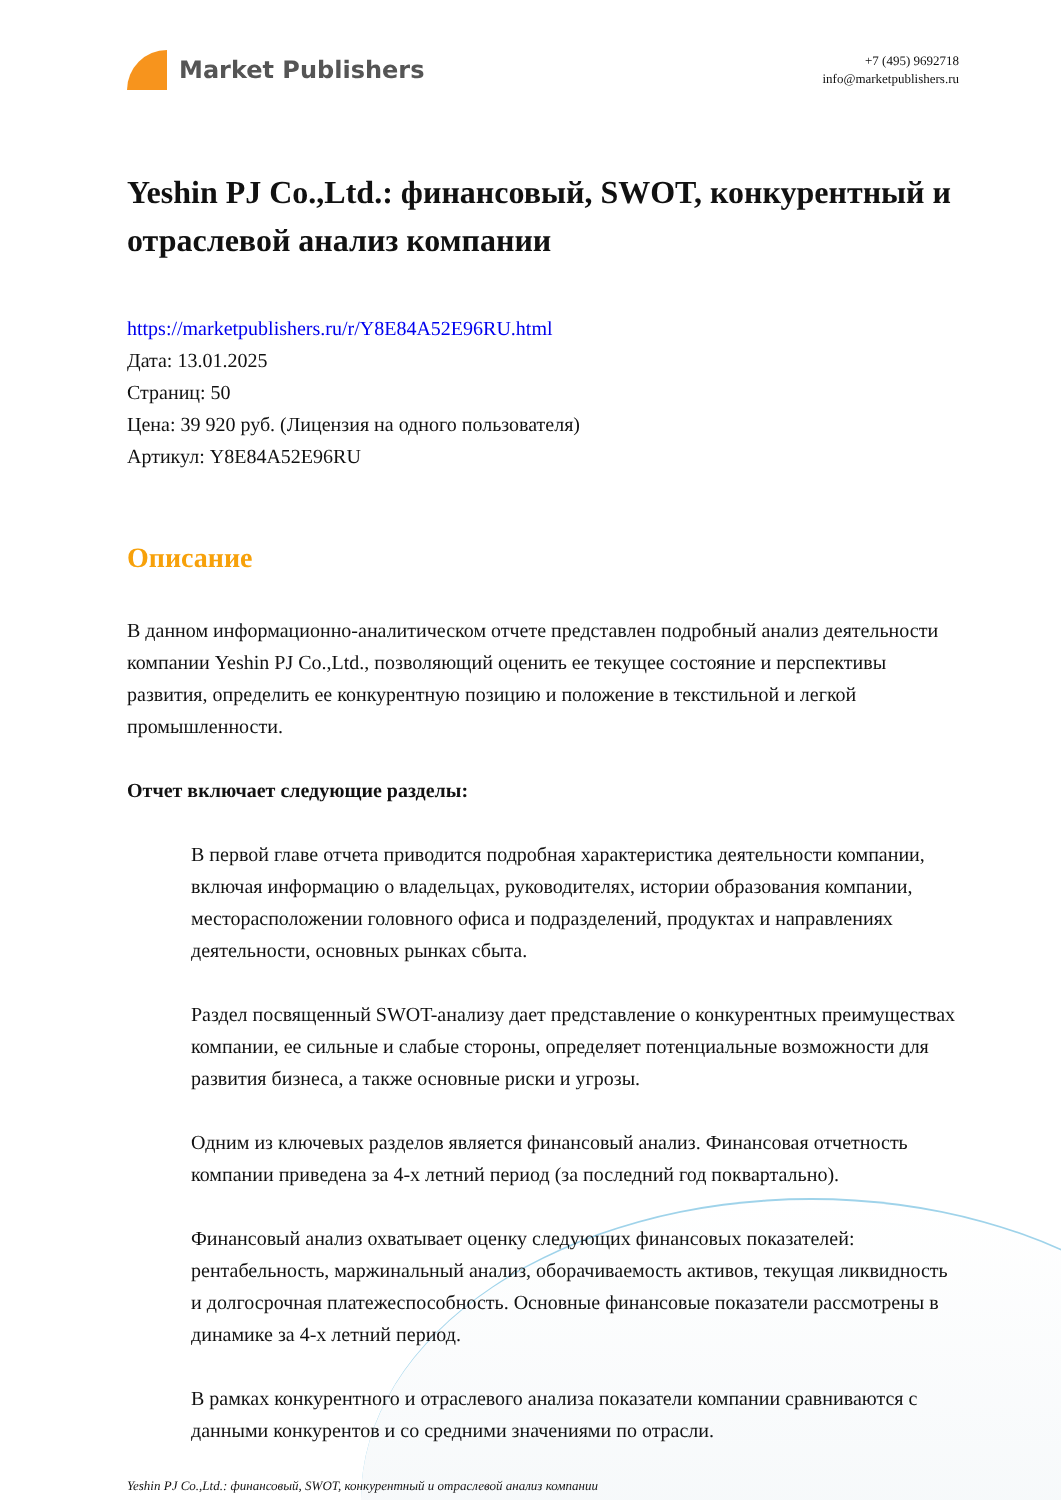Market Publishers
+7 (495) 9692718
info@marketpublishers.ru
Yeshin PJ Co.,Ltd.: финансовый, SWOT, конкурентный и отраслевой анализ компании
https://marketpublishers.ru/r/Y8E84A52E96RU.html
Дата: 13.01.2025
Страниц: 50
Цена: 39 920 руб. (Лицензия на одного пользователя)
Артикул: Y8E84A52E96RU
Описание
В данном информационно-аналитическом отчете представлен подробный анализ деятельности компании Yeshin PJ Co.,Ltd., позволяющий оценить ее текущее состояние и перспективы развития, определить ее конкурентную позицию и положение в текстильной и легкой промышленности.
Отчет включает следующие разделы:
В первой главе отчета приводится подробная характеристика деятельности компании, включая информацию о владельцах, руководителях, истории образования компании, месторасположении головного офиса и подразделений, продуктах и направлениях деятельности, основных рынках сбыта.
Раздел посвященный SWOT-анализу дает представление о конкурентных преимуществах компании, ее сильные и слабые стороны, определяет потенциальные возможности для развития бизнеса, а также основные риски и угрозы.
Одним из ключевых разделов является финансовый анализ. Финансовая отчетность компании приведена за 4-х летний период (за последний год поквартально).
Финансовый анализ охватывает оценку следующих финансовых показателей: рентабельность, маржинальный анализ, оборачиваемость активов, текущая ликвидность и долгосрочная платежеспособность. Основные финансовые показатели рассмотрены в динамике за 4-х летний период.
В рамках конкурентного и отраслевого анализа показатели компании сравниваются с данными конкурентов и со средними значениями по отрасли.
Yeshin PJ Co.,Ltd.: финансовый, SWOT, конкурентный и отраслевой анализ компании